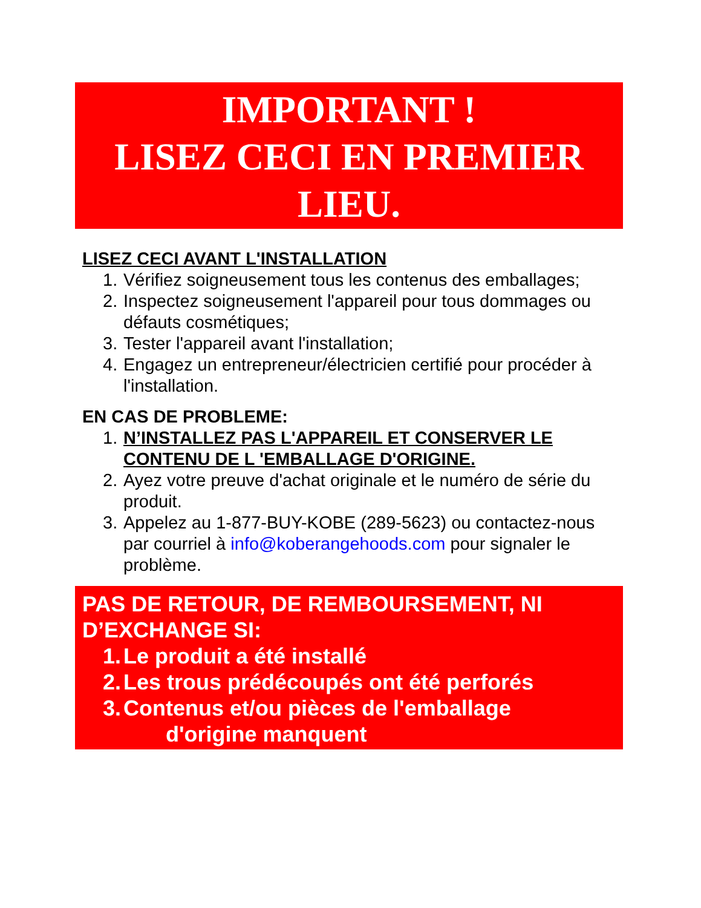IMPORTANT !
LISEZ CECI EN PREMIER
LIEU.
LISEZ CECI AVANT L'INSTALLATION
1. Vérifiez soigneusement tous les contenus des emballages;
2. Inspectez soigneusement l'appareil pour tous dommages ou défauts cosmétiques;
3. Tester l'appareil avant l'installation;
4. Engagez un entrepreneur/électricien certifié pour procéder à l'installation.
EN CAS DE PROBLEME:
1. N’INSTALLEZ PAS L'APPAREIL ET CONSERVER LE CONTENU DE L 'EMBALLAGE D'ORIGINE.
2. Ayez votre preuve d'achat originale et le numéro de série du produit.
3. Appelez au 1-877-BUY-KOBE (289-5623) ou contactez-nous par courriel à info@koberangehoods.com pour signaler le problème.
PAS DE RETOUR, DE REMBOURSEMENT, NI D’EXCHANGE SI:
1. Le produit a été installé
2. Les trous prédécoupés ont été perforés
3. Contenus et/ou pièces de l'emballage
d'origine manquent